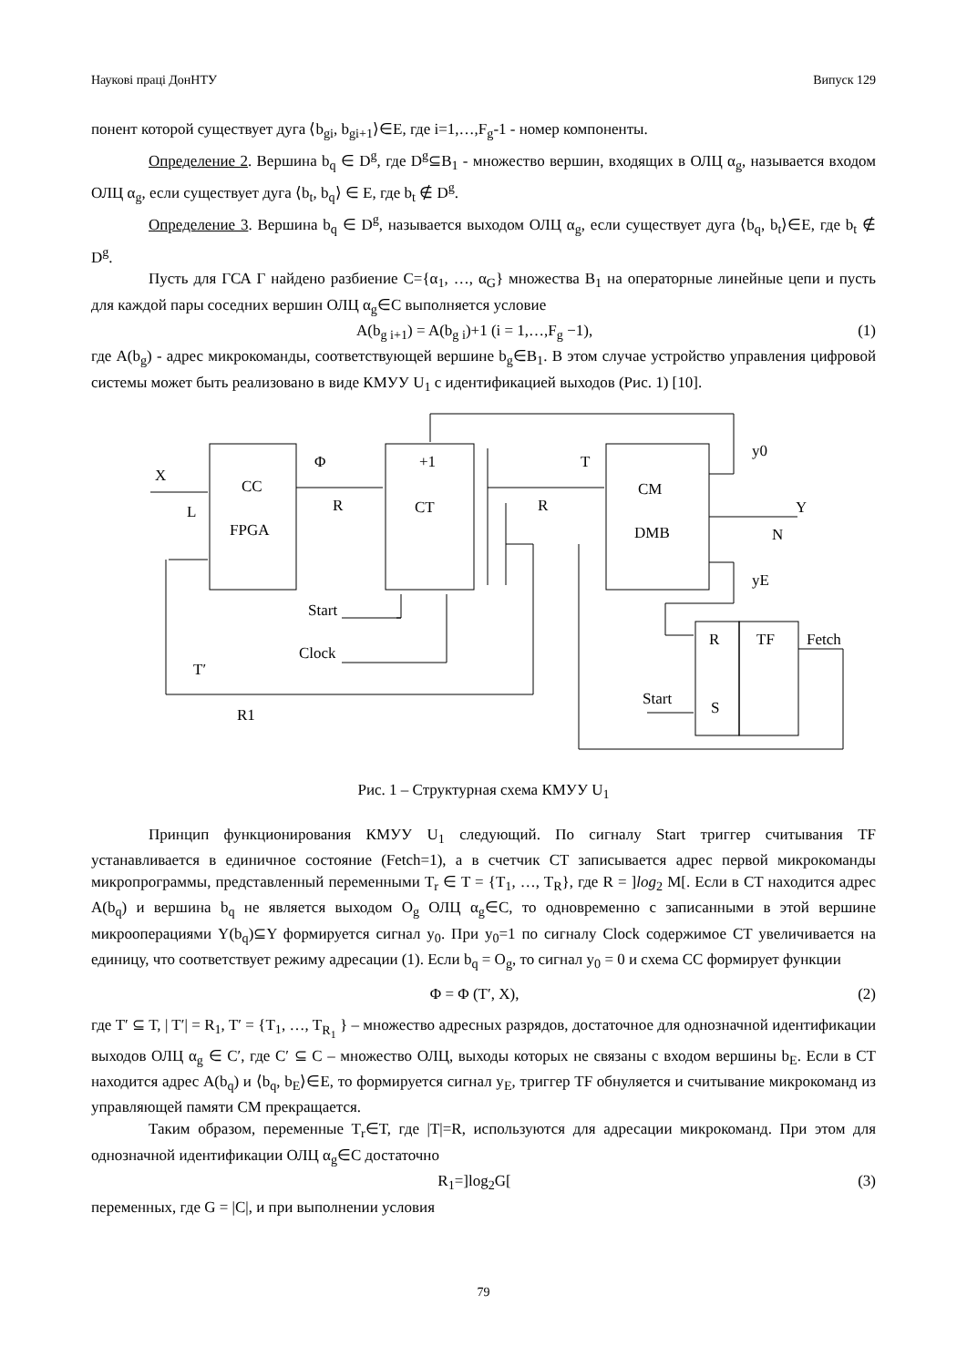Наукові праці ДонНТУ Випуск 129
понент которой существует дуга ⟨b<sub>gi</sub>, b<sub>gi+1</sub>⟩∈E, где i=1,…,F<sub>g</sub>-1 - номер компоненты.
Определение 2. Вершина b<sub>q</sub> ∈ D<sup>g</sup>, где D<sup>g</sup>⊆B<sub>1</sub> - множество вершин, входящих в ОЛЦ α<sub>g</sub>, называется входом ОЛЦ α<sub>g</sub>, если существует дуга ⟨b<sub>t</sub>, b<sub>q</sub>⟩ ∈ E, где b<sub>t</sub> ∉ D<sup>g</sup>.
Определение 3. Вершина b<sub>q</sub> ∈ D<sup>g</sup>, называется выходом ОЛЦ α<sub>g</sub>, если существует дуга ⟨b<sub>q</sub>, b<sub>t</sub>⟩∈E, где b<sub>t</sub> ∉ D<sup>g</sup>.
Пусть для ГСА Г найдено разбиение C={α<sub>1</sub>, …, α<sub>G</sub>} множества B<sub>1</sub> на операторные линейные цепи и пусть для каждой пары соседних вершин ОЛЦ α<sub>g</sub>∈C выполняется условие
A(b<sub>g i+1</sub>) = A(b<sub>g i</sub>)+1 (i = 1,…,F<sub>g</sub> −1), (1)
где A(b<sub>g</sub>) - адрес микрокоманды, соответствующей вершине b<sub>g</sub>∈B<sub>1</sub>. В этом случае устройство управления цифровой системы может быть реализовано в виде КМУУ U<sub>1</sub> с идентификацией выходов (Рис. 1) [10].
X L CC FPGA Φ R +1 CT T R CM DMB y0 Y N yE Start Clock T′ R1 R TF Fetch Start S
Рис. 1 – Структурная схема КМУУ U<sub>1</sub>
Принцип функционирования КМУУ U<sub>1</sub> следующий. По сигналу Start триггер считывания TF устанавливается в единичное состояние (Fetch=1), а в счетчик CT записывается адрес первой микрокоманды микропрограммы, представленный переменными T<sub>r</sub> ∈ T = {T<sub>1</sub>, …, T<sub>R</sub>}, где R = ]log<sub>2</sub> M[. Если в CT находится адрес A(b<sub>q</sub>) и вершина b<sub>q</sub> не является выходом O<sub>g</sub> ОЛЦ α<sub>g</sub>∈C, то одновременно с записанными в этой вершине микрооперациями Y(b<sub>q</sub>)⊆Y формируется сигнал y<sub>0</sub>. При y<sub>0</sub>=1 по сигналу Clock содержимое CT увеличивается на единицу, что соответствует режиму адресации (1). Если b<sub>q</sub> = O<sub>g</sub>, то сигнал y<sub>0</sub> = 0 и схема CC формирует функции
Φ = Φ (T′, X), (2)
где T′ ⊆ T, | T′| = R<sub>1</sub>, T′ = {T<sub>1</sub>, …, T<sub>R<sub>1</sub></sub> } – множество адресных разрядов, достаточное для однозначной идентификации выходов ОЛЦ α<sub>g</sub> ∈ C′, где C′ ⊆ C – множество ОЛЦ, выходы которых не связаны с входом вершины b<sub>E</sub>. Если в CT находится адрес A(b<sub>q</sub>) и ⟨b<sub>q</sub>, b<sub>E</sub>⟩∈E, то формируется сигнал y<sub>E</sub>, триггер TF обнуляется и считывание микрокоманд из управляющей памяти CM прекращается.
Таким образом, переменные T<sub>r</sub>∈T, где |T|=R, используются для адресации микрокоманд. При этом для однозначной идентификации ОЛЦ α<sub>g</sub>∈C достаточно
R<sub>1</sub>=]log<sub>2</sub>G[(3)
переменных, где G = |C|, и при выполнении условия
79